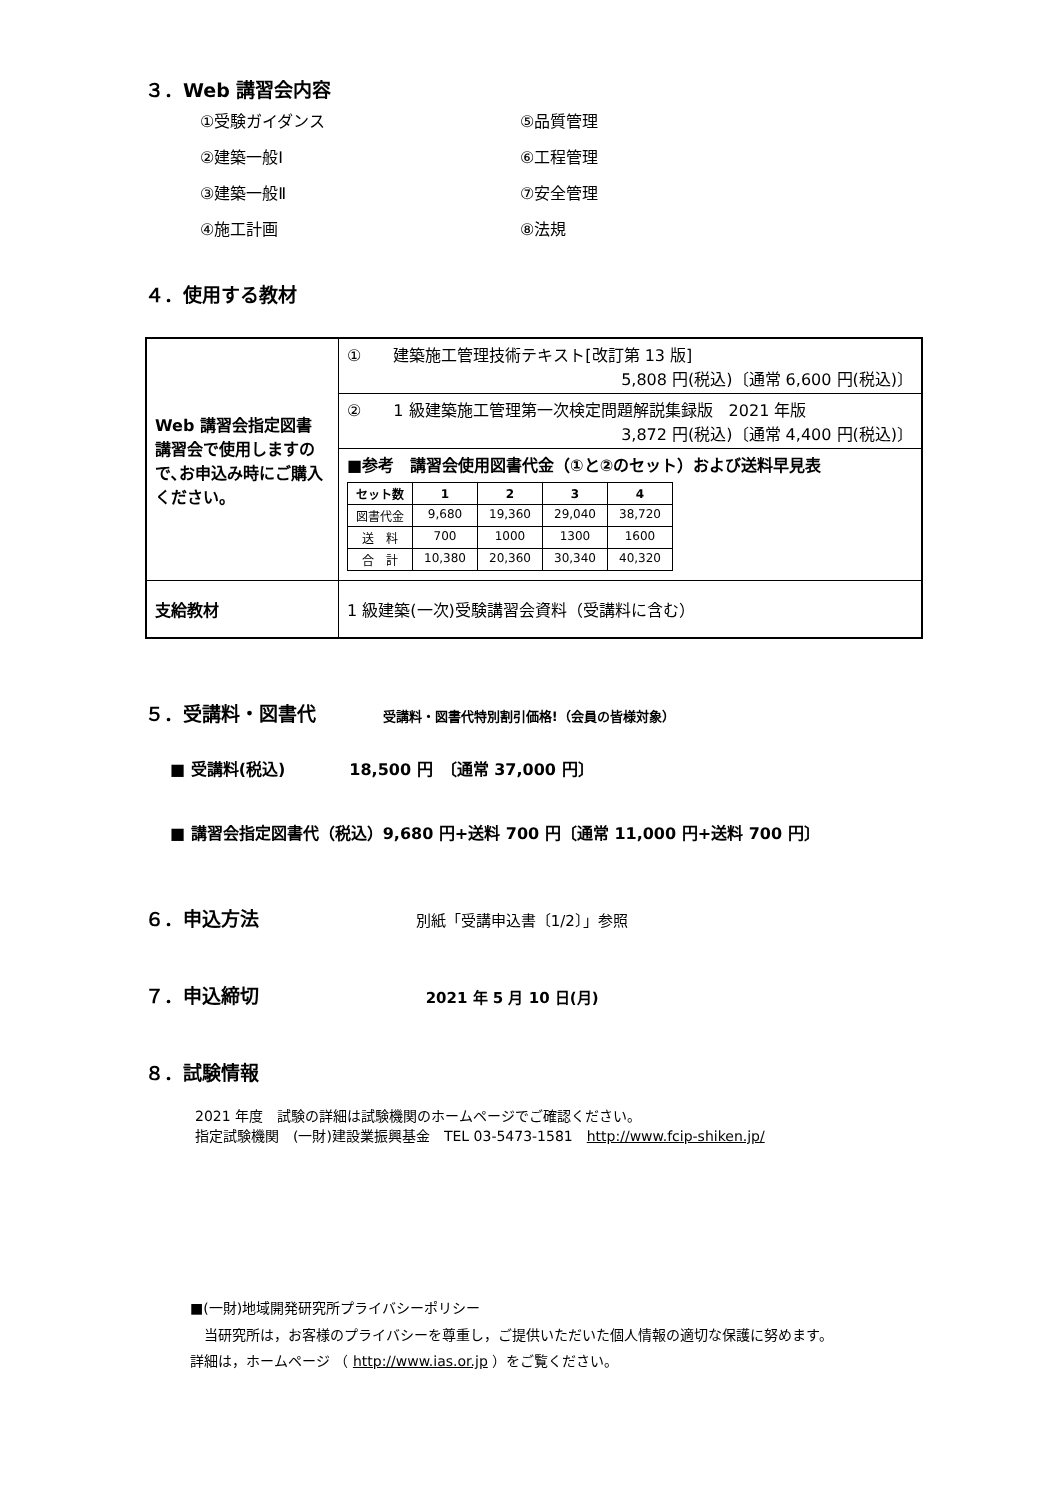３．Web 講習会内容
①受験ガイダンス
⑤品質管理
②建築一般Ⅰ
⑥工程管理
③建築一般Ⅱ
⑦安全管理
④施工計画
⑧法規
４．使用する教材
| Web 講習会指定図書 講習会で使用しますので､お申込み時にご購入ください。 | ① 建築施工管理技術テキスト[改訂第 13 版] 5,808 円(税込)〔通常 6,600 円(税込)〕 |
| | ② 1 級建築施工管理第一次検定問題解説集録版 2021 年版 3,872 円(税込)〔通常 4,400 円(税込)〕 |
| | ■参考 講習会使用図書代金（①と②のセット）および送料早見表 / セット数 / 1 / 2 / 3 / 4 / / --- / --- / --- / --- / --- / / 図書代金 / 9,680 / 19,360 / 29,040 / 38,720 / / 送 料 / 700 / 1000 / 1300 / 1600 / / 合 計 / 10,380 / 20,360 / 30,340 / 40,320 / |
| 支給教材 | 1 級建築(一次)受験講習会資料（受講料に含む） |
５．受講料・図書代 受講料・図書代特別割引価格!（会員の皆様対象）
■ 受講料(税込)　　　　18,500 円　〔通常 37,000 円〕
■ 講習会指定図書代（税込）9,680 円+送料 700 円〔通常 11,000 円+送料 700 円〕
６．申込方法 別紙「受講申込書〔1/2〕」参照
７．申込締切 2021 年 5 月 10 日(月)
８．試験情報
2021 年度　試験の詳細は試験機関のホームページでご確認ください。
指定試験機関　(一財)建設業振興基金　TEL 03-5473-1581　http://www.fcip-shiken.jp/
■(一財)地域開発研究所プライバシーポリシー
　当研究所は，お客様のプライバシーを尊重し，ご提供いただいた個人情報の適切な保護に努めます。
詳細は，ホームページ （ http://www.ias.or.jp ）をご覧ください。